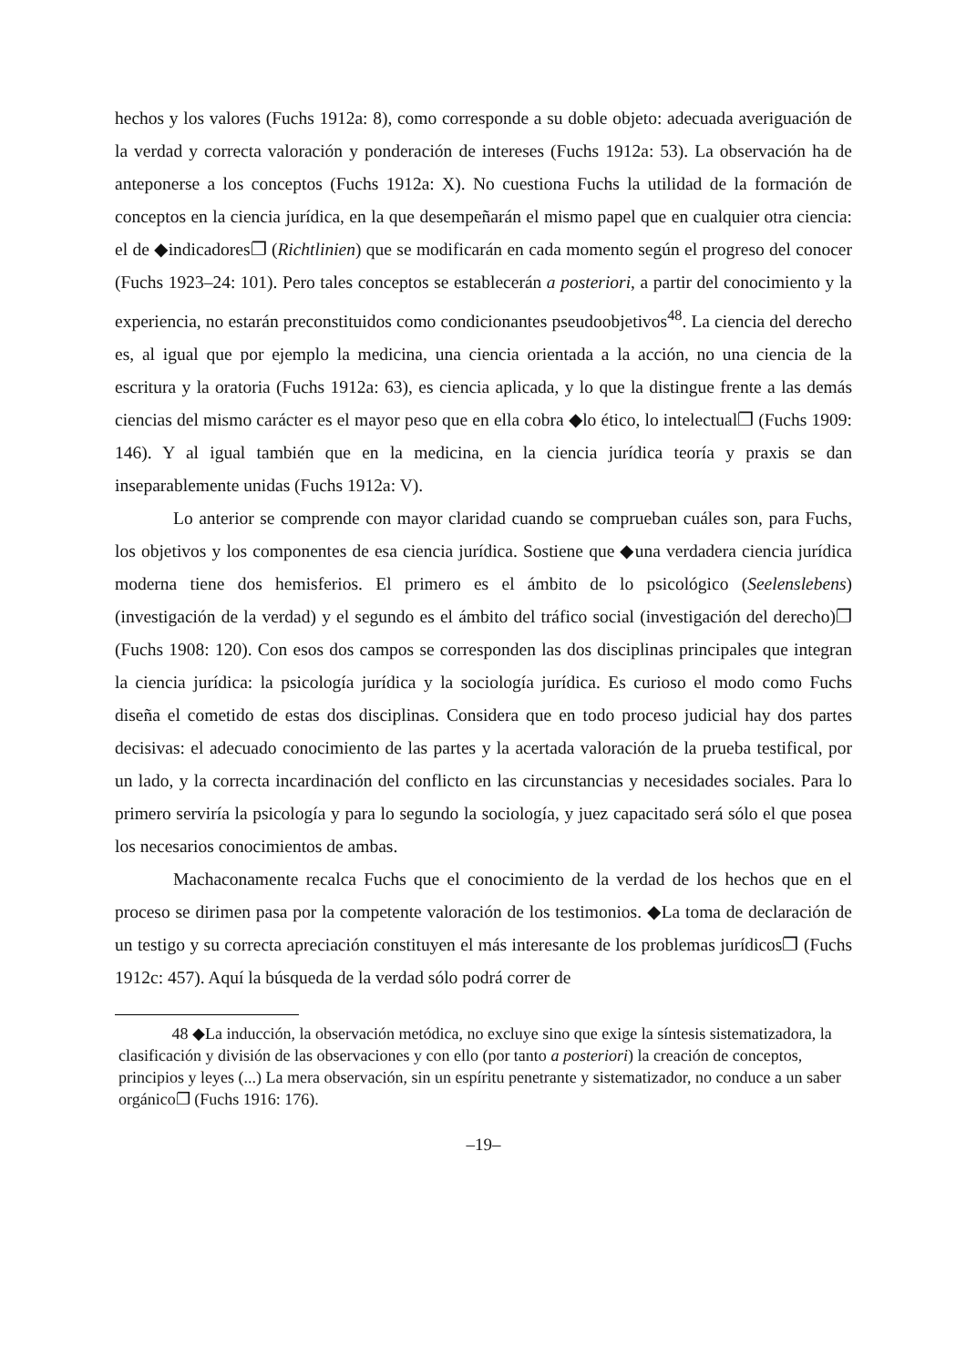hechos y los valores (Fuchs 1912a: 8), como corresponde a su doble objeto: adecuada averiguación de la verdad y correcta valoración y ponderación de intereses (Fuchs 1912a: 53). La observación ha de anteponerse a los conceptos (Fuchs 1912a: X). No cuestiona Fuchs la utilidad de la formación de conceptos en la ciencia jurídica, en la que desempeñarán el mismo papel que en cualquier otra ciencia: el de ◆indicadores❐ (Richtlinien) que se modificarán en cada momento según el progreso del conocer (Fuchs 1923–24: 101). Pero tales conceptos se establecerán a posteriori, a partir del conocimiento y la experiencia, no estarán preconstituidos como condicionantes pseudoobjetivos<sup>48</sup>. La ciencia del derecho es, al igual que por ejemplo la medicina, una ciencia orientada a la acción, no una ciencia de la escritura y la oratoria (Fuchs 1912a: 63), es ciencia aplicada, y lo que la distingue frente a las demás ciencias del mismo carácter es el mayor peso que en ella cobra ◆lo ético, lo intelectual❐ (Fuchs 1909: 146). Y al igual también que en la medicina, en la ciencia jurídica teoría y praxis se dan inseparablemente unidas (Fuchs 1912a: V).
Lo anterior se comprende con mayor claridad cuando se comprueban cuáles son, para Fuchs, los objetivos y los componentes de esa ciencia jurídica. Sostiene que ◆una verdadera ciencia jurídica moderna tiene dos hemisferios. El primero es el ámbito de lo psicológico (Seelenslebens) (investigación de la verdad) y el segundo es el ámbito del tráfico social (investigación del derecho)❐ (Fuchs 1908: 120). Con esos dos campos se corresponden las dos disciplinas principales que integran la ciencia jurídica: la psicología jurídica y la sociología jurídica. Es curioso el modo como Fuchs diseña el cometido de estas dos disciplinas. Considera que en todo proceso judicial hay dos partes decisivas: el adecuado conocimiento de las partes y la acertada valoración de la prueba testifical, por un lado, y la correcta incardinación del conflicto en las circunstancias y necesidades sociales. Para lo primero serviría la psicología y para lo segundo la sociología, y juez capacitado será sólo el que posea los necesarios conocimientos de ambas.
Machaconamente recalca Fuchs que el conocimiento de la verdad de los hechos que en el proceso se dirimen pasa por la competente valoración de los testimonios. ◆La toma de declaración de un testigo y su correcta apreciación constituyen el más interesante de los problemas jurídicos❐ (Fuchs 1912c: 457). Aquí la búsqueda de la verdad sólo podrá correr de
48 ◆La inducción, la observación metódica, no excluye sino que exige la síntesis sistematizadora, la clasificación y división de las observaciones y con ello (por tanto a posteriori) la creación de conceptos, principios y leyes (...) La mera observación, sin un espíritu penetrante y sistematizador, no conduce a un saber orgánico❐ (Fuchs 1916: 176).
–19–